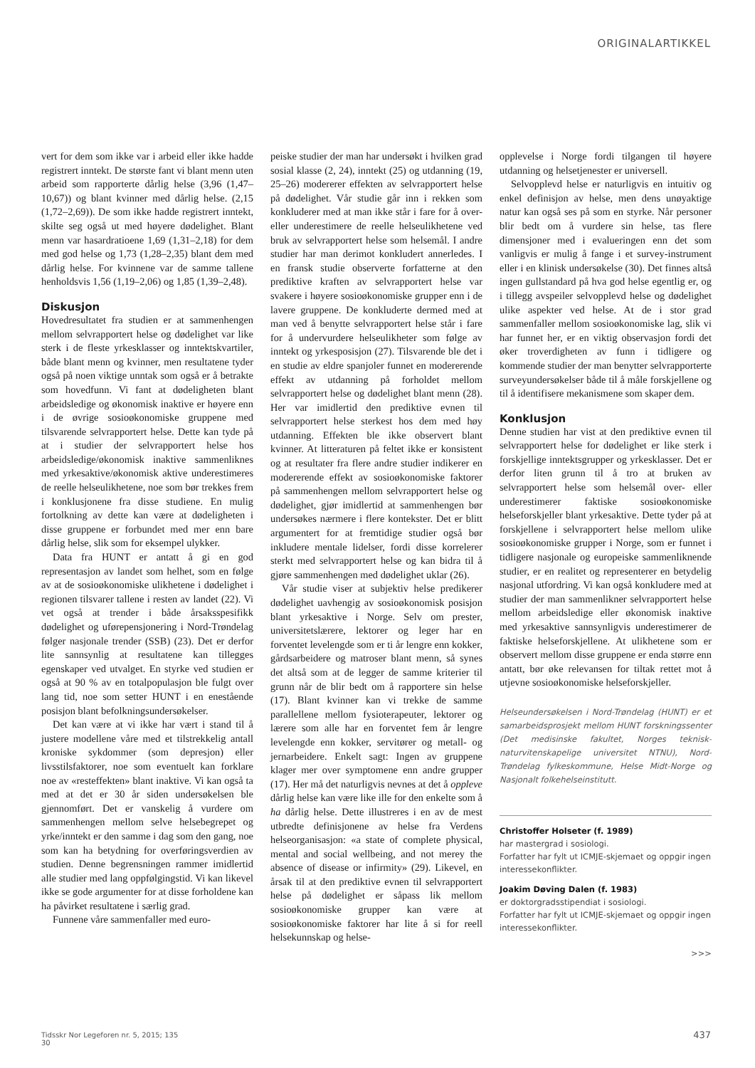ORIGINALARTIKKEL
vert for dem som ikke var i arbeid eller ikke hadde registrert inntekt. De største fant vi blant menn uten arbeid som rapporterte dårlig helse (3,96 (1,47–10,67)) og blant kvinner med dårlig helse. (2,15 (1,72–2,69)). De som ikke hadde registrert inntekt, skilte seg også ut med høyere dødelighet. Blant menn var hasardratioene 1,69 (1,31–2,18) for dem med god helse og 1,73 (1,28–2,35) blant dem med dårlig helse. For kvinnene var de samme tallene henholdsvis 1,56 (1,19–2,06) og 1,85 (1,39–2,48).
Diskusjon
Hovedresultatet fra studien er at sammenhengen mellom selvrapportert helse og dødelighet var like sterk i de fleste yrkesklasser og inntektskvartiler, både blant menn og kvinner, men resultatene tyder også på noen viktige unntak som også er å betrakte som hovedfunn. Vi fant at dødeligheten blant arbeidsledige og økonomisk inaktive er høyere enn i de øvrige sosioøkonomiske gruppene med tilsvarende selvrapportert helse. Dette kan tyde på at i studier der selvrapportert helse hos arbeidsledige/økonomisk inaktive sammenliknes med yrkesaktive/økonomisk aktive underestimeres de reelle helseulikhetene, noe som bør trekkes frem i konklusjonene fra disse studiene. En mulig fortolkning av dette kan være at dødeligheten i disse gruppene er forbundet med mer enn bare dårlig helse, slik som for eksempel ulykker.
Data fra HUNT er antatt å gi en god representasjon av landet som helhet, som en følge av at de sosioøkonomiske ulikhetene i dødelighet i regionen tilsvarer tallene i resten av landet (22). Vi vet også at trender i både årsaksspesifikk dødelighet og uførepensjonering i Nord-Trøndelag følger nasjonale trender (SSB) (23). Det er derfor lite sannsynlig at resultatene kan tillegges egenskaper ved utvalget. En styrke ved studien er også at 90 % av en totalpopulasjon ble fulgt over lang tid, noe som setter HUNT i en enestående posisjon blant befolkningsundersøkelser.
Det kan være at vi ikke har vært i stand til å justere modellene våre med et tilstrekkelig antall kroniske sykdommer (som depresjon) eller livsstilsfaktorer, noe som eventuelt kan forklare noe av «resteffekten» blant inaktive. Vi kan også ta med at det er 30 år siden undersøkelsen ble gjennomført. Det er vanskelig å vurdere om sammenhengen mellom selve helsebegrepet og yrke/inntekt er den samme i dag som den gang, noe som kan ha betydning for overføringsverdien av studien. Denne begrensningen rammer imidlertid alle studier med lang oppfølgingstid. Vi kan likevel ikke se gode argumenter for at disse forholdene kan ha påvirket resultatene i særlig grad.
Funnene våre sammenfaller med euro-
peiske studier der man har undersøkt i hvilken grad sosial klasse (2, 24), inntekt (25) og utdanning (19, 25–26) modererer effekten av selvrapportert helse på dødelighet. Vår studie går inn i rekken som konkluderer med at man ikke står i fare for å over- eller underestimere de reelle helseulikhetene ved bruk av selvrapportert helse som helsemål. I andre studier har man derimot konkludert annerledes. I en fransk studie observerte forfatterne at den prediktive kraften av selvrapportert helse var svakere i høyere sosioøkonomiske grupper enn i de lavere gruppene. De konkluderte dermed med at man ved å benytte selvrapportert helse står i fare for å undervurdere helseulikheter som følge av inntekt og yrkesposisjon (27). Tilsvarende ble det i en studie av eldre spanjoler funnet en modererende effekt av utdanning på forholdet mellom selvrapportert helse og dødelighet blant menn (28). Her var imidlertid den prediktive evnen til selvrapportert helse sterkest hos dem med høy utdanning. Effekten ble ikke observert blant kvinner. At litteraturen på feltet ikke er konsistent og at resultater fra flere andre studier indikerer en modererende effekt av sosioøkonomiske faktorer på sammenhengen mellom selvrapportert helse og dødelighet, gjør imidlertid at sammenhengen bør undersøkes nærmere i flere kontekster. Det er blitt argumentert for at fremtidige studier også bør inkludere mentale lidelser, fordi disse korrelerer sterkt med selvrapportert helse og kan bidra til å gjøre sammenhengen med dødelighet uklar (26).
Vår studie viser at subjektiv helse predikerer dødelighet uavhengig av sosioøkonomisk posisjon blant yrkesaktive i Norge. Selv om prester, universitetslærere, lektorer og leger har en forventet levelengde som er ti år lengre enn kokker, gårdsarbeidere og matroser blant menn, så synes det altså som at de legger de samme kriterier til grunn når de blir bedt om å rapportere sin helse (17). Blant kvinner kan vi trekke de samme parallellene mellom fysioterapeuter, lektorer og lærere som alle har en forventet fem år lengre levelengde enn kokker, servitører og metall- og jernarbeidere. Enkelt sagt: Ingen av gruppene klager mer over symptomene enn andre grupper (17). Her må det naturligvis nevnes at det å oppleve dårlig helse kan være like ille for den enkelte som å ha dårlig helse. Dette illustreres i en av de mest utbredte definisjonene av helse fra Verdens helseorganisasjon: «a state of complete physical, mental and social wellbeing, and not merey the absence of disease or infirmity» (29). Likevel, en årsak til at den prediktive evnen til selvrapportert helse på dødelighet er såpass lik mellom sosioøkonomiske grupper kan være at sosioøkonomiske faktorer har lite å si for reell helsekunnskap og helse-
opplevelse i Norge fordi tilgangen til høyere utdanning og helsetjenester er universell.
Selvopplevd helse er naturligvis en intuitiv og enkel definisjon av helse, men dens unøyaktige natur kan også ses på som en styrke. Når personer blir bedt om å vurdere sin helse, tas flere dimensjoner med i evalueringen enn det som vanligvis er mulig å fange i et survey-instrument eller i en klinisk undersøkelse (30). Det finnes altså ingen gullstandard på hva god helse egentlig er, og i tillegg avspeiler selvopplevd helse og dødelighet ulike aspekter ved helse. At de i stor grad sammenfaller mellom sosioøkonomiske lag, slik vi har funnet her, er en viktig observasjon fordi det øker troverdigheten av funn i tidligere og kommende studier der man benytter selvrapporterte surveyundersøkelser både til å måle forskjellene og til å identifisere mekanismene som skaper dem.
Konklusjon
Denne studien har vist at den prediktive evnen til selvrapportert helse for dødelighet er like sterk i forskjellige inntektsgrupper og yrkesklasser. Det er derfor liten grunn til å tro at bruken av selvrapportert helse som helsemål over- eller underestimerer faktiske sosioøkonomiske helseforskjeller blant yrkesaktive. Dette tyder på at forskjellene i selvrapportert helse mellom ulike sosioøkonomiske grupper i Norge, som er funnet i tidligere nasjonale og europeiske sammenliknende studier, er en realitet og representerer en betydelig nasjonal utfordring. Vi kan også konkludere med at studier der man sammenlikner selvrapportert helse mellom arbeidsledige eller økonomisk inaktive med yrkesaktive sannsynligvis underestimerer de faktiske helseforskjellene. At ulikhetene som er observert mellom disse gruppene er enda større enn antatt, bør øke relevansen for tiltak rettet mot å utjevne sosioøkonomiske helseforskjeller.
Helseundersøkelsen i Nord-Trøndelag (HUNT) er et samarbeidsprosjekt mellom HUNT forskningssenter (Det medisinske fakultet, Norges teknisk-naturvitenskapelige universitet NTNU), Nord-Trøndelag fylkeskommune, Helse Midt-Norge og Nasjonalt folkehelseinstitutt.
Christoffer Holseter (f. 1989)
har mastergrad i sosiologi.
Forfatter har fylt ut ICMJE-skjemaet og oppgir ingen interessekonflikter.
Joakim Døving Dalen (f. 1983)
er doktorgradsstipendiat i sosiologi.
Forfatter har fylt ut ICMJE-skjemaet og oppgir ingen interessekonflikter.
>>>
Tidsskr Nor Legeforen nr. 5, 2015; 135
30
437